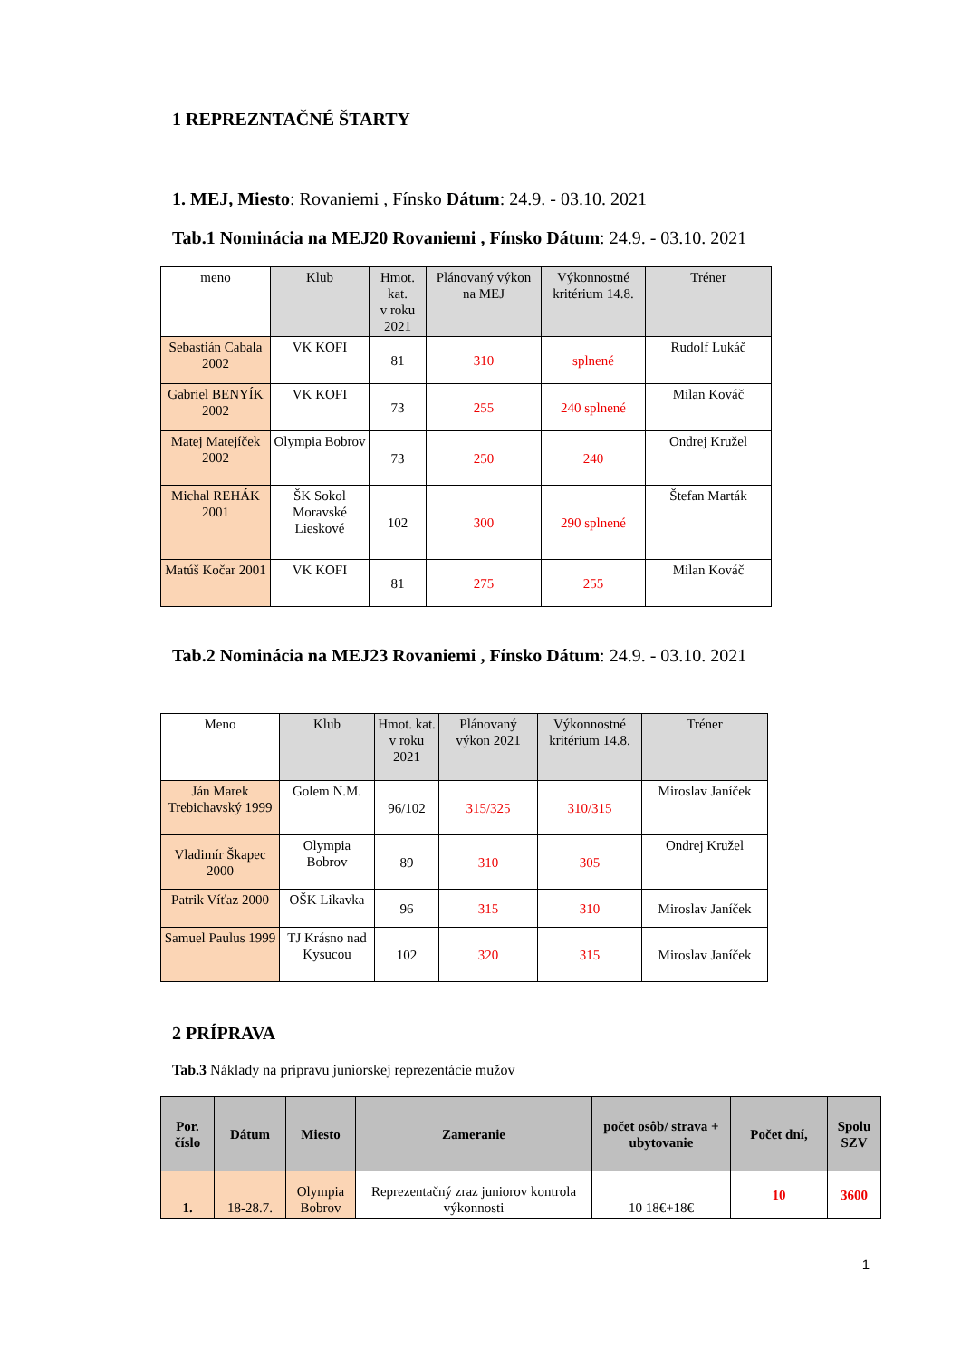1 REPREZNTAČNÉ ŠTARTY
1. MEJ, Miesto: Rovaniemi , Fínsko Dátum: 24.9. - 03.10. 2021
Tab.1 Nominácia na MEJ20 Rovaniemi , Fínsko Dátum: 24.9. - 03.10. 2021
| meno | Klub | Hmot. kat. v roku 2021 | Plánovaný výkon na MEJ | Výkonnostné kritérium 14.8. | Tréner |
| --- | --- | --- | --- | --- | --- |
| Sebastián Cabala 2002 | VK KOFI | 81 | 310 | splnené | Rudolf Lukáč |
| Gabriel BENYÍK 2002 | VK KOFI | 73 | 255 | 240 splnené | Milan Kováč |
| Matej Matejíček 2002 | Olympia Bobrov | 73 | 250 | 240 | Ondrej Kružel |
| Michal REHÁK 2001 | ŠK Sokol Moravské Lieskové | 102 | 300 | 290 splnené | Štefan Marták |
| Matúš Kočar 2001 | VK KOFI | 81 | 275 | 255 | Milan Kováč |
Tab.2 Nominácia na MEJ23 Rovaniemi , Fínsko Dátum: 24.9. - 03.10. 2021
| Meno | Klub | Hmot. kat. v roku 2021 | Plánovaný výkon 2021 | Výkonnostné kritérium 14.8. | Tréner |
| --- | --- | --- | --- | --- | --- |
| Ján Marek Trebichavský 1999 | Golem N.M. | 96/102 | 315/325 | 310/315 | Miroslav Janíček |
| Vladimír Škapec 2000 | Olympia Bobrov | 89 | 310 | 305 | Ondrej Kružel |
| Patrik Víťaz 2000 | OŠK Likavka | 96 | 315 | 310 | Miroslav Janíček |
| Samuel Paulus 1999 | TJ Krásno nad Kysucou | 102 | 320 | 315 | Miroslav Janíček |
2 PRÍPRAVA
Tab.3 Náklady na prípravu juniorskej reprezentácie mužov
| Por. číslo | Dátum | Miesto | Zameranie | počet osôb/ strava + ubytovanie | Počet dní, | Spolu SZV |
| --- | --- | --- | --- | --- | --- | --- |
| 1. | 18-28.7. | Olympia Bobrov | Reprezentačný zraz juniorov kontrola výkonnosti | 10 18€+18€ | 10 | 3600 |
1